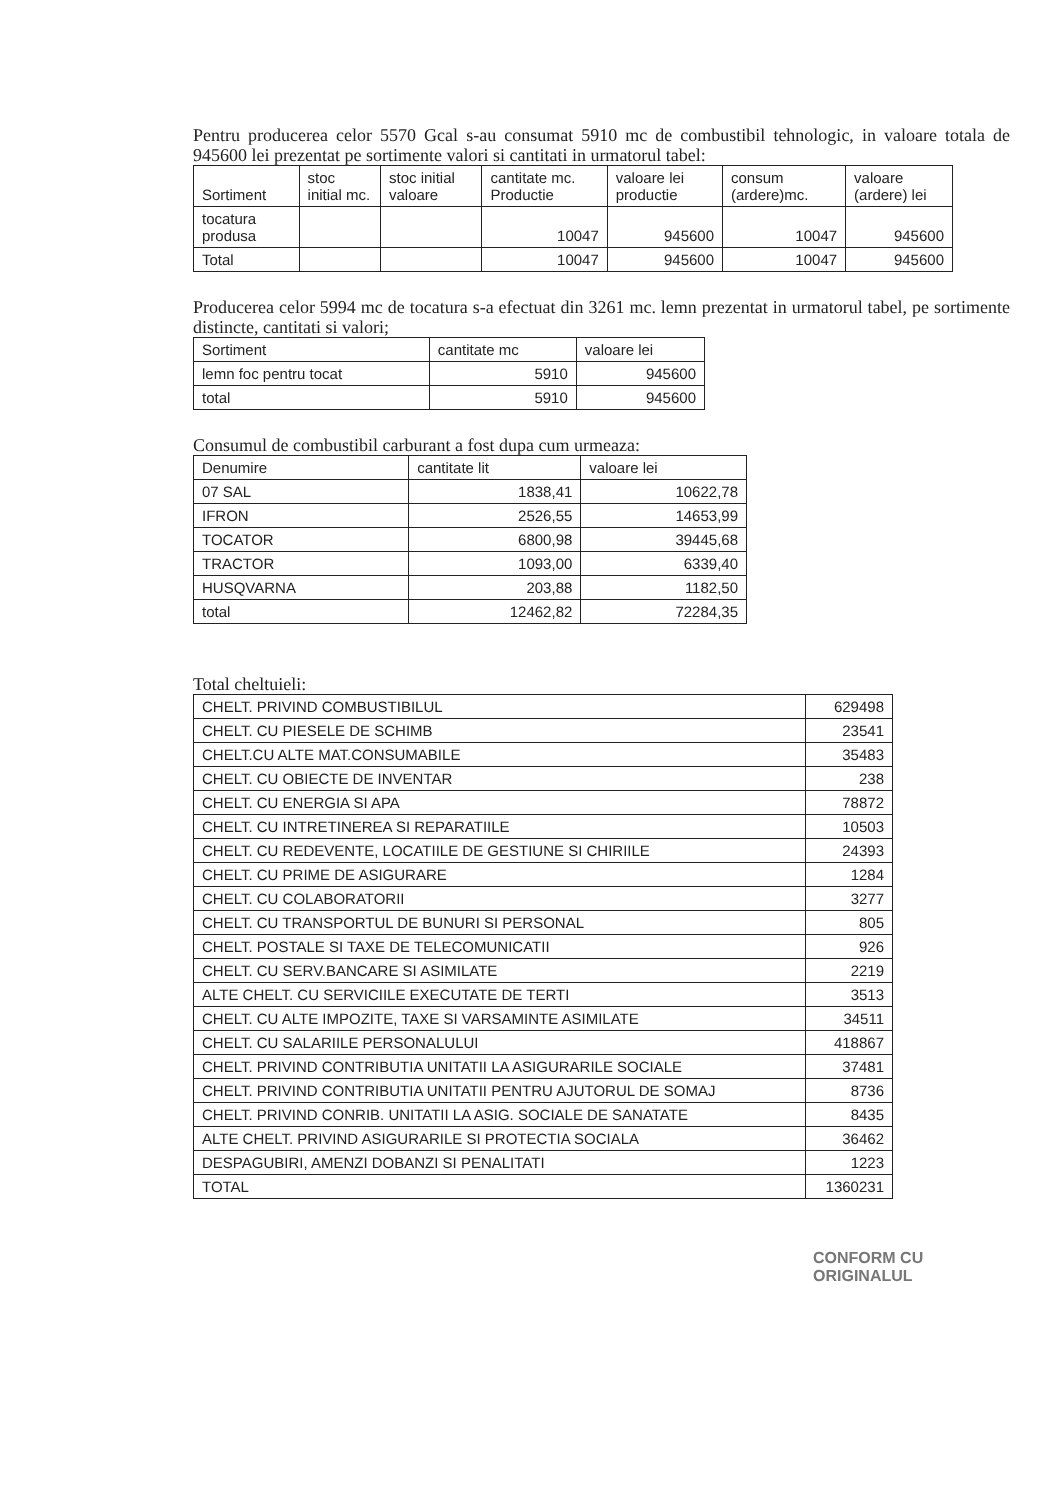Pentru producerea celor 5570 Gcal s-au consumat 5910 mc de combustibil tehnologic, in valoare totala de 945600 lei prezentat pe sortimente valori si cantitati in urmatorul tabel:
| Sortiment | stoc initial mc. | stoc initial valoare | cantitate mc. Productie | valoare lei productie | consum (ardere)mc. | valoare (ardere) lei |
| --- | --- | --- | --- | --- | --- | --- |
| tocatura produsa | | | 10047 | 945600 | 10047 | 945600 |
| Total | | | 10047 | 945600 | 10047 | 945600 |
Producerea celor 5994 mc de tocatura s-a efectuat din 3261 mc. lemn prezentat in urmatorul tabel, pe sortimente distincte, cantitati si valori;
| Sortiment | cantitate mc | valoare lei |
| --- | --- | --- |
| lemn foc pentru tocat | 5910 | 945600 |
| total | 5910 | 945600 |
Consumul de combustibil carburant a fost dupa cum urmeaza:
| Denumire | cantitate lit | valoare lei |
| --- | --- | --- |
| 07 SAL | 1838,41 | 10622,78 |
| IFRON | 2526,55 | 14653,99 |
| TOCATOR | 6800,98 | 39445,68 |
| TRACTOR | 1093,00 | 6339,40 |
| HUSQVARNA | 203,88 | 1182,50 |
| total | 12462,82 | 72284,35 |
Total cheltuieli:
| CHELT. PRIVIND COMBUSTIBILUL | 629498 |
| CHELT. CU PIESELE DE SCHIMB | 23541 |
| CHELT.CU ALTE MAT.CONSUMABILE | 35483 |
| CHELT. CU OBIECTE DE INVENTAR | 238 |
| CHELT. CU ENERGIA SI APA | 78872 |
| CHELT. CU INTRETINEREA SI REPARATIILE | 10503 |
| CHELT. CU REDEVENTE, LOCATIILE DE GESTIUNE SI CHIRIILE | 24393 |
| CHELT. CU PRIME DE ASIGURARE | 1284 |
| CHELT. CU COLABORATORII | 3277 |
| CHELT. CU TRANSPORTUL DE BUNURI SI PERSONAL | 805 |
| CHELT. POSTALE SI TAXE DE TELECOMUNICATII | 926 |
| CHELT. CU SERV.BANCARE SI ASIMILATE | 2219 |
| ALTE CHELT. CU SERVICIILE EXECUTATE DE TERTI | 3513 |
| CHELT. CU ALTE IMPOZITE, TAXE SI VARSAMINTE ASIMILATE | 34511 |
| CHELT. CU SALARIILE PERSONALULUI | 418867 |
| CHELT. PRIVIND CONTRIBUTIA UNITATII LA ASIGURARILE SOCIALE | 37481 |
| CHELT. PRIVIND CONTRIBUTIA UNITATII PENTRU AJUTORUL DE SOMAJ | 8736 |
| CHELT. PRIVIND CONRIB. UNITATII LA ASIG. SOCIALE DE SANATATE | 8435 |
| ALTE CHELT. PRIVIND ASIGURARILE SI PROTECTIA SOCIALA | 36462 |
| DESPAGUBIRI, AMENZI DOBANZI SI PENALITATI | 1223 |
| TOTAL | 1360231 |
CONFORM CU
ORIGINALUL